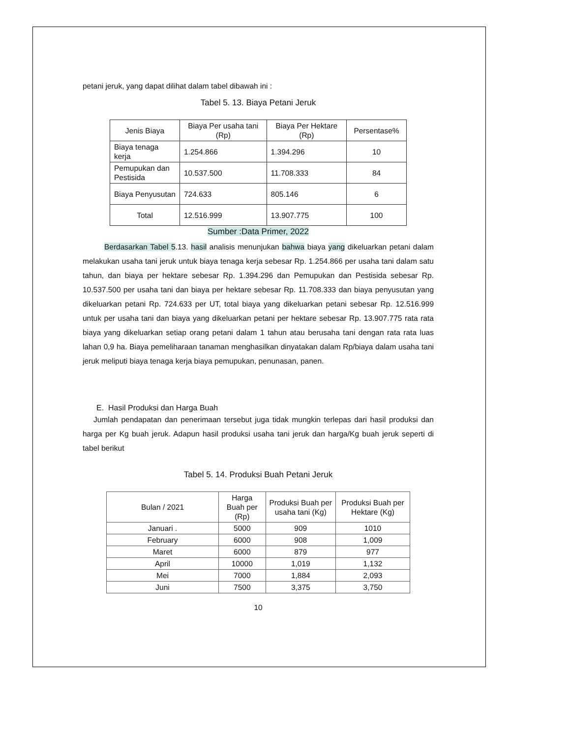petani jeruk, yang dapat dilihat dalam tabel dibawah ini :
Tabel 5. 13. Biaya Petani Jeruk
| Jenis Biaya | Biaya Per usaha tani (Rp) | Biaya Per Hektare (Rp) | Persentase% |
| --- | --- | --- | --- |
| Biaya tenaga kerja | 1.254.866 | 1.394.296 | 10 |
| Pemupukan dan Pestisida | 10.537.500 | 11.708.333 | 84 |
| Biaya Penyusutan | 724.633 | 805.146 | 6 |
| Total | 12.516.999 | 13.907.775 | 100 |
Sumber :Data Primer, 2022
Berdasarkan Tabel 5.13. hasil analisis menunjukan bahwa biaya yang dikeluarkan petani dalam melakukan usaha tani jeruk untuk biaya tenaga kerja sebesar Rp. 1.254.866 per usaha tani dalam satu tahun, dan biaya per hektare sebesar Rp. 1.394.296 dan Pemupukan dan Pestisida sebesar Rp. 10.537.500 per usaha tani dan biaya per hektare sebesar Rp. 11.708.333 dan biaya penyusutan yang dikeluarkan petani Rp. 724.633 per UT, total biaya yang dikeluarkan petani sebesar Rp. 12.516.999 untuk per usaha tani dan biaya yang dikeluarkan petani per hektare sebesar Rp. 13.907.775 rata rata biaya yang dikeluarkan setiap orang petani dalam 1 tahun atau berusaha tani dengan rata rata luas lahan 0,9 ha. Biaya pemeliharaan tanaman menghasilkan dinyatakan dalam Rp/biaya dalam usaha tani jeruk meliputi biaya tenaga kerja biaya pemupukan, penunasan, panen.
E. Hasil Produksi dan Harga Buah
Jumlah pendapatan dan penerimaan tersebut juga tidak mungkin terlepas dari hasil produksi dan harga per Kg buah jeruk. Adapun hasil produksi usaha tani jeruk dan harga/Kg buah jeruk seperti di tabel berikut
Tabel 5. 14. Produksi Buah Petani Jeruk
| Bulan / 2021 | Harga Buah per (Rp) | Produksi Buah per usaha tani (Kg) | Produksi Buah per Hektare (Kg) |
| --- | --- | --- | --- |
| Januari . | 5000 | 909 | 1010 |
| February | 6000 | 908 | 1,009 |
| Maret | 6000 | 879 | 977 |
| April | 10000 | 1,019 | 1,132 |
| Mei | 7000 | 1,884 | 2,093 |
| Juni | 7500 | 3,375 | 3,750 |
10